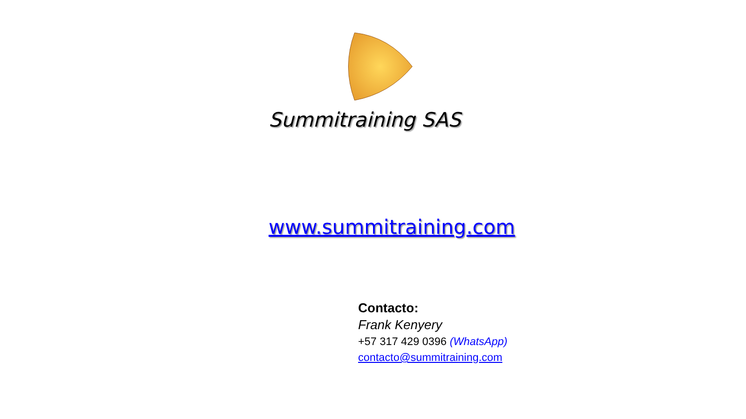Summitraining SAS
www.summitraining.com
Contacto:
Frank Kenyery
+57 317 429 0396 (WhatsApp)
contacto@summitraining.com